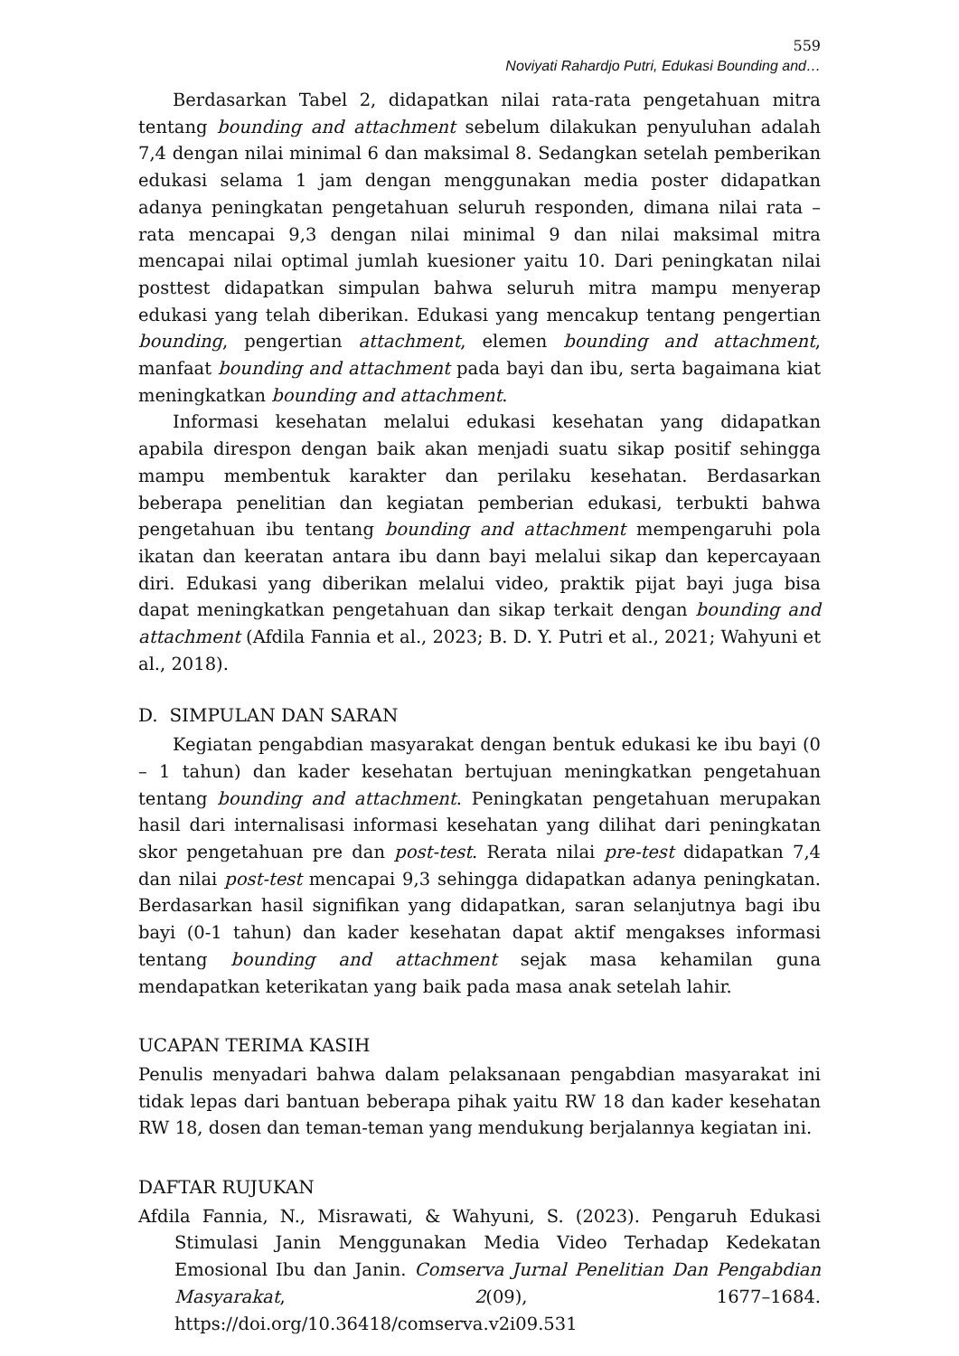559
Noviyati Rahardjo Putri, Edukasi Bounding and…
Berdasarkan Tabel 2, didapatkan nilai rata-rata pengetahuan mitra tentang bounding and attachment sebelum dilakukan penyuluhan adalah 7,4 dengan nilai minimal 6 dan maksimal 8. Sedangkan setelah pemberikan edukasi selama 1 jam dengan menggunakan media poster didapatkan adanya peningkatan pengetahuan seluruh responden, dimana nilai rata – rata mencapai 9,3 dengan nilai minimal 9 dan nilai maksimal mitra mencapai nilai optimal jumlah kuesioner yaitu 10. Dari peningkatan nilai posttest didapatkan simpulan bahwa seluruh mitra mampu menyerap edukasi yang telah diberikan. Edukasi yang mencakup tentang pengertian bounding, pengertian attachment, elemen bounding and attachment, manfaat bounding and attachment pada bayi dan ibu, serta bagaimana kiat meningkatkan bounding and attachment.
Informasi kesehatan melalui edukasi kesehatan yang didapatkan apabila direspon dengan baik akan menjadi suatu sikap positif sehingga mampu membentuk karakter dan perilaku kesehatan. Berdasarkan beberapa penelitian dan kegiatan pemberian edukasi, terbukti bahwa pengetahuan ibu tentang bounding and attachment mempengaruhi pola ikatan dan keeratan antara ibu dann bayi melalui sikap dan kepercayaan diri. Edukasi yang diberikan melalui video, praktik pijat bayi juga bisa dapat meningkatkan pengetahuan dan sikap terkait dengan bounding and attachment (Afdila Fannia et al., 2023; B. D. Y. Putri et al., 2021; Wahyuni et al., 2018).
D. SIMPULAN DAN SARAN
Kegiatan pengabdian masyarakat dengan bentuk edukasi ke ibu bayi (0 – 1 tahun) dan kader kesehatan bertujuan meningkatkan pengetahuan tentang bounding and attachment. Peningkatan pengetahuan merupakan hasil dari internalisasi informasi kesehatan yang dilihat dari peningkatan skor pengetahuan pre dan post-test. Rerata nilai pre-test didapatkan 7,4 dan nilai post-test mencapai 9,3 sehingga didapatkan adanya peningkatan. Berdasarkan hasil signifikan yang didapatkan, saran selanjutnya bagi ibu bayi (0-1 tahun) dan kader kesehatan dapat aktif mengakses informasi tentang bounding and attachment sejak masa kehamilan guna mendapatkan keterikatan yang baik pada masa anak setelah lahir.
UCAPAN TERIMA KASIH
Penulis menyadari bahwa dalam pelaksanaan pengabdian masyarakat ini tidak lepas dari bantuan beberapa pihak yaitu RW 18 dan kader kesehatan RW 18, dosen dan teman-teman yang mendukung berjalannya kegiatan ini.
DAFTAR RUJUKAN
Afdila Fannia, N., Misrawati, & Wahyuni, S. (2023). Pengaruh Edukasi Stimulasi Janin Menggunakan Media Video Terhadap Kedekatan Emosional Ibu dan Janin. Comserva Jurnal Penelitian Dan Pengabdian Masyarakat, 2(09), 1677–1684. https://doi.org/10.36418/comserva.v2i09.531